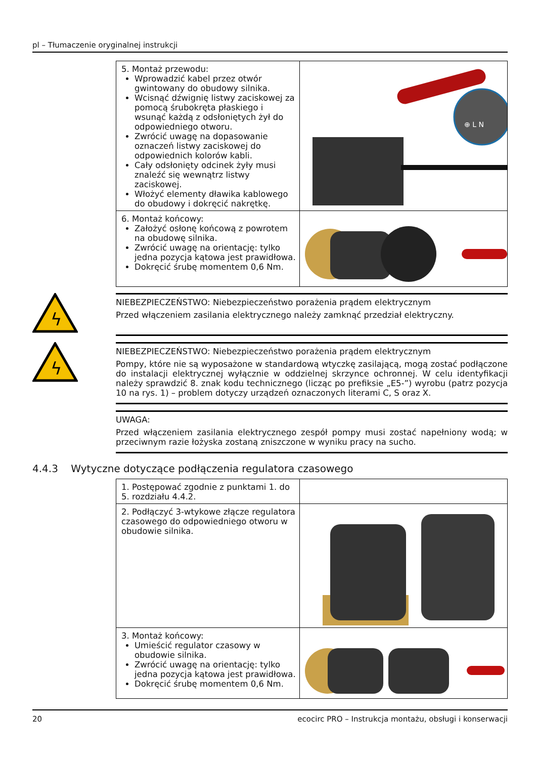pl – Tłumaczenie oryginalnej instrukcji
| 5. Montaż przewodu: Wprowadzić kabel przez otwór gwintowany do obudowy silnika. Wcisnąć dźwignię listwy zaciskowej za pomocą śrubokręta płaskiego i wsunąć każdą z odsłoniętych żył do odpowiedniego otworu. Zwrócić uwagę na dopasowanie oznaczeń listwy zaciskowej do odpowiednich kolorów kabli. Cały odsłonięty odcinek żyły musi znaleźć się wewnątrz listwy zaciskowej. Włożyć elementy dławika kablowego do obudowy i dokręcić nakrętkę. | ⊕ L N |
| 6. Montaż końcowy: Założyć osłonę końcową z powrotem na obudowę silnika. Zwrócić uwagę na orientację: tylko jedna pozycja kątowa jest prawidłowa. Dokręcić śrubę momentem 0,6 Nm. | |
ϟ
NIEBEZPIECZEŃSTWO: Niebezpieczeństwo porażenia prądem elektrycznym
Przed włączeniem zasilania elektrycznego należy zamknąć przedział elektryczny.
ϟ
NIEBEZPIECZEŃSTWO: Niebezpieczeństwo porażenia prądem elektrycznym
Pompy, które nie są wyposażone w standardową wtyczkę zasilającą, mogą zostać podłączone do instalacji elektrycznej wyłącznie w oddzielnej skrzynce ochronnej. W celu identyfikacji należy sprawdzić 8. znak kodu technicznego (licząc po prefiksie „E5-”) wyrobu (patrz pozycja 10 na rys. 1) – problem dotyczy urządzeń oznaczonych literami C, S oraz X.
UWAGA:
Przed włączeniem zasilania elektrycznego zespół pompy musi zostać napełniony wodą; w przeciwnym razie łożyska zostaną zniszczone w wyniku pracy na sucho.
4.4.3 Wytyczne dotyczące podłączenia regulatora czasowego
| 1. Postępować zgodnie z punktami 1. do 5. rozdziału 4.4.2. | |
| 2. Podłączyć 3-wtykowe złącze regulatora czasowego do odpowiedniego otworu w obudowie silnika. | |
| 3. Montaż końcowy: Umieścić regulator czasowy w obudowie silnika. Zwrócić uwagę na orientację: tylko jedna pozycja kątowa jest prawidłowa. Dokręcić śrubę momentem 0,6 Nm. | |
20 ecocirc PRO – Instrukcja montażu, obsługi i konserwacji